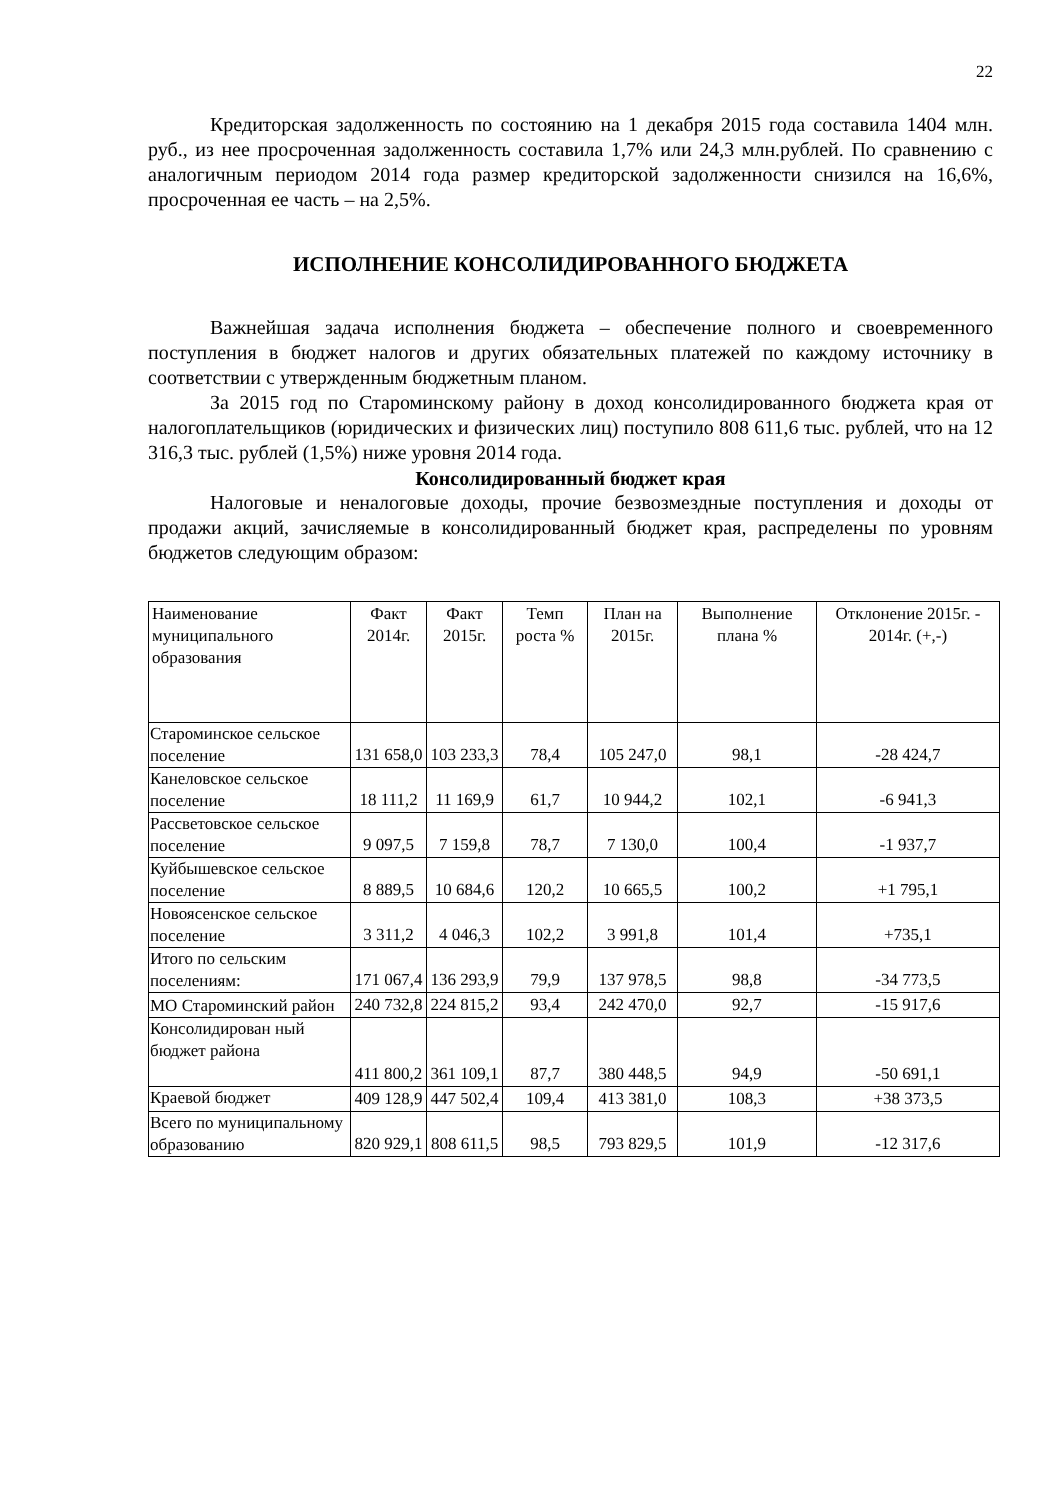22
Кредиторская задолженность по состоянию на 1 декабря 2015 года составила 1404 млн. руб., из нее просроченная задолженность составила 1,7% или 24,3 млн.рублей. По сравнению с аналогичным периодом 2014 года размер кредиторской задолженности снизился на 16,6%, просроченная ее часть – на 2,5%.
ИСПОЛНЕНИЕ КОНСОЛИДИРОВАННОГО БЮДЖЕТА
Важнейшая задача исполнения бюджета – обеспечение полного и своевременного поступления в бюджет налогов и других обязательных платежей по каждому источнику в соответствии с утвержденным бюджетным планом.
За 2015 год по Староминскому району в доход консолидированного бюджета края от налогоплательщиков (юридических и физических лиц) поступило 808 611,6 тыс. рублей, что на 12 316,3 тыс. рублей (1,5%) ниже уровня 2014 года.
Консолидированный бюджет края
Налоговые и неналоговые доходы, прочие безвозмездные поступления и доходы от продажи акций, зачисляемые в консолидированный бюджет края, распределены по уровням бюджетов следующим образом:
| Наименование муниципального образования | Факт 2014г. | Факт 2015г. | Темп роста % | План на 2015г. | Выполнение плана % | Отклонение 2015г. - 2014г. (+,-) |
| --- | --- | --- | --- | --- | --- | --- |
| Староминское сельское поселение | 131 658,0 | 103 233,3 | 78,4 | 105 247,0 | 98,1 | -28 424,7 |
| Канеловское сельское поселение | 18 111,2 | 11 169,9 | 61,7 | 10 944,2 | 102,1 | -6 941,3 |
| Рассветовское сельское поселение | 9 097,5 | 7 159,8 | 78,7 | 7 130,0 | 100,4 | -1 937,7 |
| Куйбышевское сельское поселение | 8 889,5 | 10 684,6 | 120,2 | 10 665,5 | 100,2 | +1 795,1 |
| Новоясенское сельское поселение | 3 311,2 | 4 046,3 | 102,2 | 3 991,8 | 101,4 | +735,1 |
| Итого по сельским поселениям: | 171 067,4 | 136 293,9 | 79,9 | 137 978,5 | 98,8 | -34 773,5 |
| МО Староминский район | 240 732,8 | 224 815,2 | 93,4 | 242 470,0 | 92,7 | -15 917,6 |
| Консолидирован ный бюджет района | 411 800,2 | 361 109,1 | 87,7 | 380 448,5 | 94,9 | -50 691,1 |
| Краевой бюджет | 409 128,9 | 447 502,4 | 109,4 | 413 381,0 | 108,3 | +38 373,5 |
| Всего по муниципальному образованию | 820 929,1 | 808 611,5 | 98,5 | 793 829,5 | 101,9 | -12 317,6 |